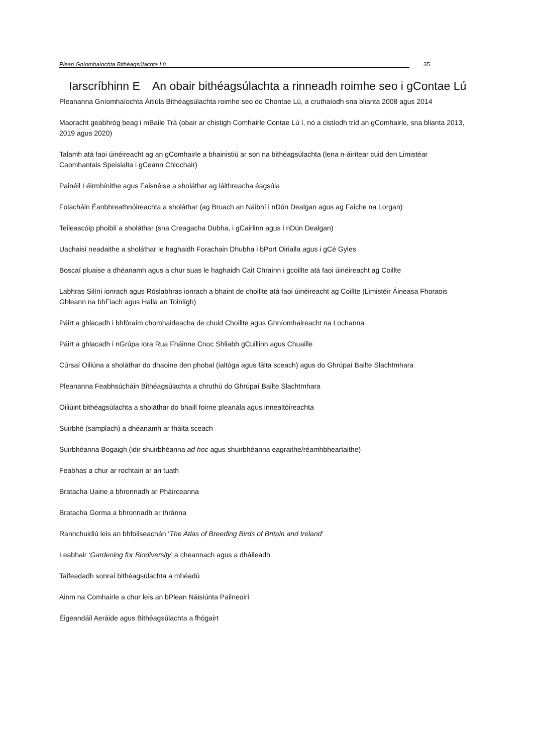Plean Gníomhaíochta Bithéagsúlachta Lú 35
Iarscríbhinn E An obair bithéagsúlachta a rinneadh roimhe seo i gContae Lú
Pleananna Gníomhaíochta Áitiúla Bithéagsúlachta roimhe seo do Chontae Lú, a cruthaíodh sna blianta 2008 agus 2014
Maoracht geabhróg beag i mBaile Trá (obair ar chistigh Comhairle Contae Lú í, nó a cistíodh tríd an gComhairle, sna blianta 2013, 2019 agus 2020)
Talamh atá faoi úinéireacht ag an gComhairle a bhainistiú ar son na bithéagsúlachta (lena n-áirítear cuid den Limistéar Caomhantais Speisialta i gCeann Chlochair)
Painéil Léirmhínithe agus Faisnéise a sholáthar ag láithreacha éagsúla
Folacháin Éanbhreathnóireachta a sholáthar (ag Bruach an Náibhí i nDún Dealgan agus ag Faiche na Lorgan)
Teileascóip phoiblí a sholáthar (sna Creagacha Dubha, i gCairlinn agus i nDún Dealgan)
Uachaisí neadaithe a sholáthar le haghaidh Forachain Dhubha i bPort Oirialla agus i gCé Gyles
Boscaí pluaise a dhéanamh agus a chur suas le haghaidh Cait Chrainn i gcoillte atá faoi úinéireacht ag Coillte
Labhras Silíní ionrach agus Róslabhras ionrach a bhaint de choillte atá faoi úinéireacht ag Coillte (Limistéir Áineasa Fhoraois Ghleann na bhFiach agus Halla an Toinlígh)
Páirt a ghlacadh i bhfóraim chomhairleacha de chuid Choillte agus Ghníomhaireacht na Lochanna
Páirt a ghlacadh i nGrúpa Iora Rua Fháinne Cnoc Shliabh gCuillinn agus Chuaille
Cúrsaí Oiliúna a sholáthar do dhaoine den phobal (ialtóga agus fálta sceach) agus do Ghrúpaí Bailte Slachtmhara
Pleananna Feabhsúcháin Bithéagsúlachta a chruthú do Ghrúpaí Bailte Slachtmhara
Oiliúint bithéagsúlachta a sholáthar do bhaill foirne pleanála agus innealtóireachta
Suirbhé (samplach) a dhéanamh ar fhálta sceach
Suirbhéanna Bogaigh (idir shuirbhéanna ad hoc agus shuirbhéanna eagraithe/réamhbheartaithe)
Feabhas a chur ar rochtain ar an tuath
Bratacha Uaine a bhronnadh ar Pháirceanna
Bratacha Gorma a bhronnadh ar thránna
Rannchuidiú leis an bhfoilseachán ‘The Atlas of Breeding Birds of Britain and Ireland’
Leabhair ‘Gardening for Biodiversity’ a cheannach agus a dháileadh
Taifeadadh sonraí bithéagsúlachta a mhéadú
Ainm na Comhairle a chur leis an bPlean Náisiúnta Pailneoirí
Éigeandáil Aeráide agus Bithéagsúlachta a fhógairt